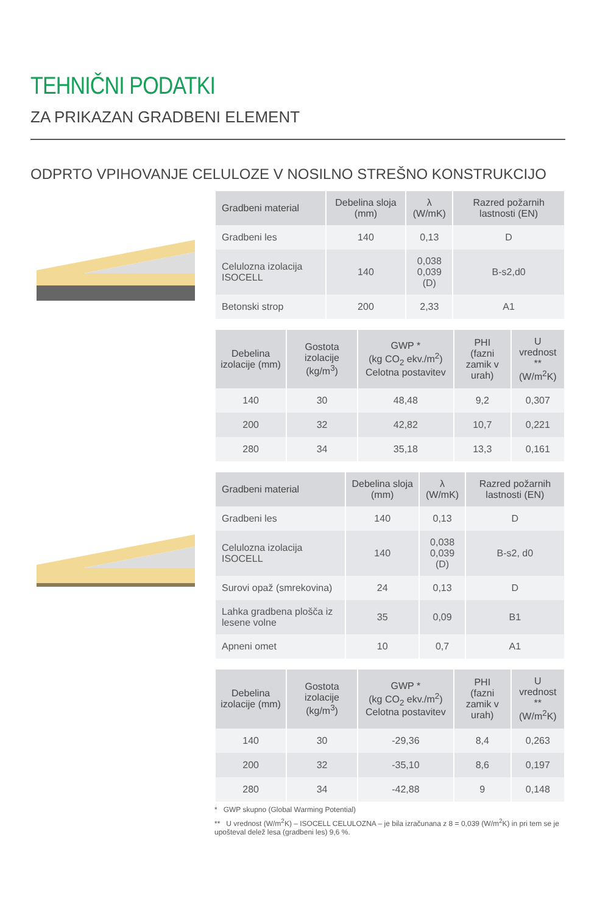TEHNIČNI PODATKI
ZA PRIKAZAN GRADBENI ELEMENT
ODPRTO VPIHOVANJE CELULOZE V NOSILNO STREŠNO KONSTRUKCIJO
| Gradbeni material | Debelina sloja (mm) | λ (W/mK) | Razred požarnih lastnosti (EN) |
| --- | --- | --- | --- |
| Gradbeni les | 140 | 0,13 | D |
| Celulozna izolacija ISOCELL | 140 | 0,038 0,039 (D) | B-s2,d0 |
| Betonski strop | 200 | 2,33 | A1 |
| Debelina izolacije (mm) | Gostota izolacije (kg/m<sup>3</sup>) | GWP * (kg CO<sub>2</sub> ekv./m<sup>2</sup>) Celotna postavitev | PHI (fazni zamik v urah) | U vrednost ** (W/m<sup>2</sup>K) |
| --- | --- | --- | --- | --- |
| 140 | 30 | 48,48 | 9,2 | 0,307 |
| 200 | 32 | 42,82 | 10,7 | 0,221 |
| 280 | 34 | 35,18 | 13,3 | 0,161 |
| Gradbeni material | Debelina sloja (mm) | λ (W/mK) | Razred požarnih lastnosti (EN) |
| --- | --- | --- | --- |
| Gradbeni les | 140 | 0,13 | D |
| Celulozna izolacija ISOCELL | 140 | 0,038 0,039 (D) | B-s2, d0 |
| Surovi opaž (smrekovina) | 24 | 0,13 | D |
| Lahka gradbena plošča iz lesene volne | 35 | 0,09 | B1 |
| Apneni omet | 10 | 0,7 | A1 |
| Debelina izolacije (mm) | Gostota izolacije (kg/m<sup>3</sup>) | GWP * (kg CO<sub>2</sub> ekv./m<sup>2</sup>) Celotna postavitev | PHI (fazni zamik v urah) | U vrednost ** (W/m<sup>2</sup>K) |
| --- | --- | --- | --- | --- |
| 140 | 30 | -29,36 | 8,4 | 0,263 |
| 200 | 32 | -35,10 | 8,6 | 0,197 |
| 280 | 34 | -42,88 | 9 | 0,148 |
* GWP skupno (Global Warming Potential)
** U vrednost (W/m<sup>2</sup>K) – ISOCELL CELULOZNA – je bila izračunana z 8 = 0,039 (W/m<sup>2</sup>K) in pri tem se je upošteval delež lesa (gradbeni les) 9,6 %.